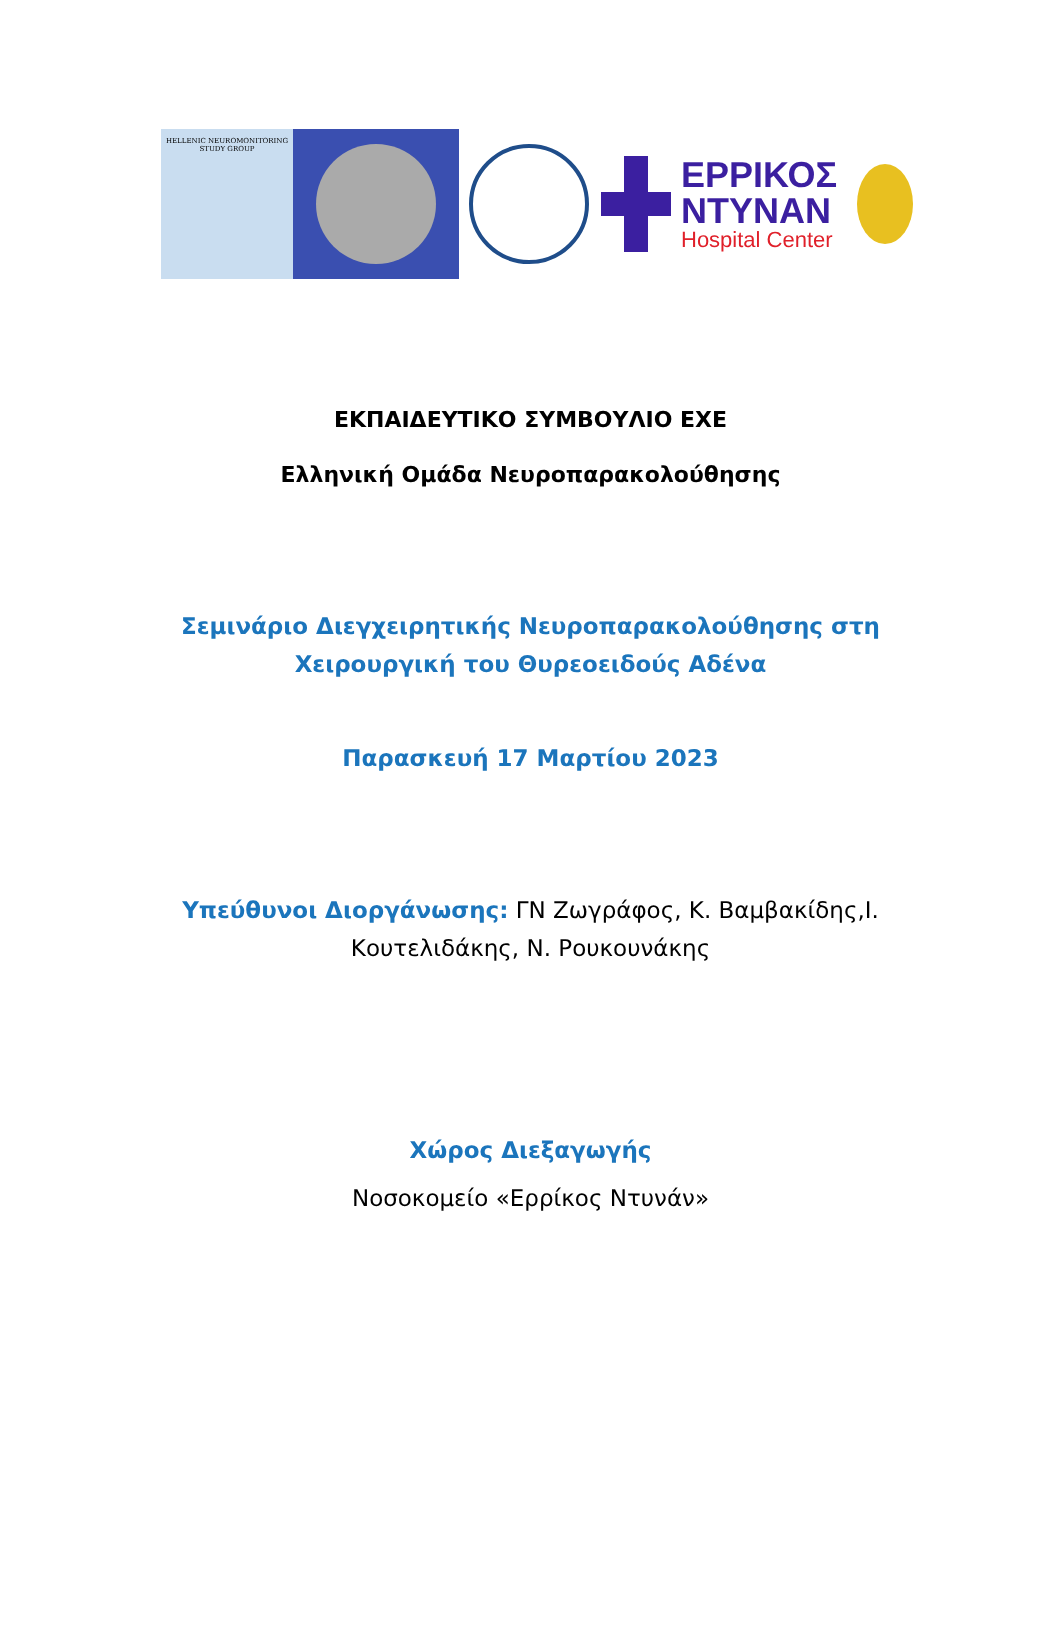HELLENIC NEUROMONITORING
STUDY GROUP
ΕΡΡΙΚΟΣ
ΝΤΥΝΑΝ
Hospital Center
ΕΚΠΑΙΔΕΥΤΙΚΟ ΣΥΜΒΟΥΛΙΟ ΕΧΕ
Ελληνική Ομάδα Νευροπαρακολούθησης
Σεμινάριο Διεγχειρητικής Νευροπαρακολούθησης στη
Χειρουργική του Θυρεοειδούς Αδένα
Παρασκευή 17 Μαρτίου 2023
Υπεύθυνοι Διοργάνωσης: ΓΝ Ζωγράφος, Κ. Βαμβακίδης,Ι.
Κουτελιδάκης, Ν. Ρουκουνάκης
Χώρος Διεξαγωγής
Νοσοκομείο «Ερρίκος Ντυνάν»